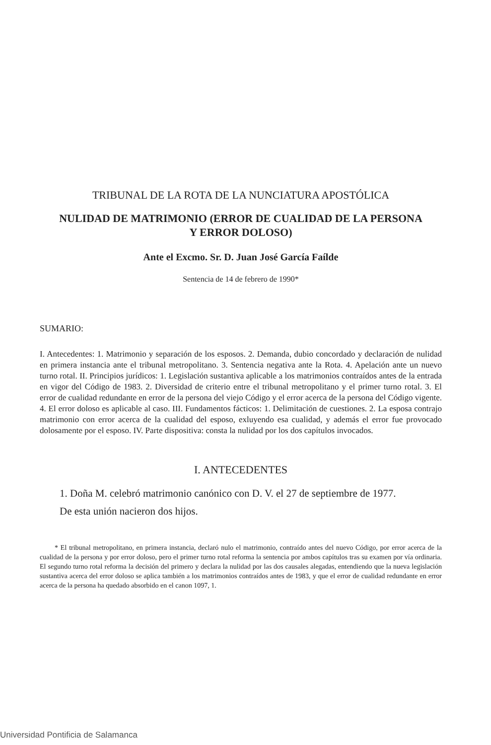TRIBUNAL DE LA ROTA DE LA NUNCIATURA APOSTÓLICA
NULIDAD DE MATRIMONIO (ERROR DE CUALIDAD DE LA PERSONA
Y ERROR DOLOSO)
Ante el Excmo. Sr. D. Juan José García Faílde
Sentencia de 14 de febrero de 1990*
SUMARIO:
I. Antecedentes: 1. Matrimonio y separación de los esposos. 2. Demanda, dubio concordado y declaración de nulidad en primera instancia ante el tribunal metropolitano. 3. Sentencia negativa ante la Rota. 4. Apelación ante un nuevo turno rotal. II. Principios jurídicos: 1. Legislación sustantiva aplicable a los matrimonios contraídos antes de la entrada en vigor del Código de 1983. 2. Diversidad de criterio entre el tribunal metropolitano y el primer turno rotal. 3. El error de cualidad redundante en error de la persona del viejo Código y el error acerca de la persona del Código vigente. 4. El error doloso es aplicable al caso. III. Fundamentos fácticos: 1. Delimitación de cuestiones. 2. La esposa contrajo matrimonio con error acerca de la cualidad del esposo, exluyendo esa cualidad, y además el error fue provocado dolosamente por el esposo. IV. Parte dispositiva: consta la nulidad por los dos capítulos invocados.
I. ANTECEDENTES
1. Doña M. celebró matrimonio canónico con D. V. el 27 de septiembre de 1977.
De esta unión nacieron dos hijos.
* El tribunal metropolitano, en primera instancia, declaró nulo el matrimonio, contraído antes del nuevo Código, por error acerca de la cualidad de la persona y por error doloso, pero el primer turno rotal reforma la sentencia por ambos capítulos tras su examen por vía ordinaria. El segundo turno rotal reforma la decisión del primero y declara la nulidad por las dos causales alegadas, entendiendo que la nueva legislación sustantiva acerca del error doloso se aplica también a los matrimonios contraídos antes de 1983, y que el error de cualidad redundante en error acerca de la persona ha quedado absorbido en el canon 1097, 1.
Universidad Pontificia de Salamanca